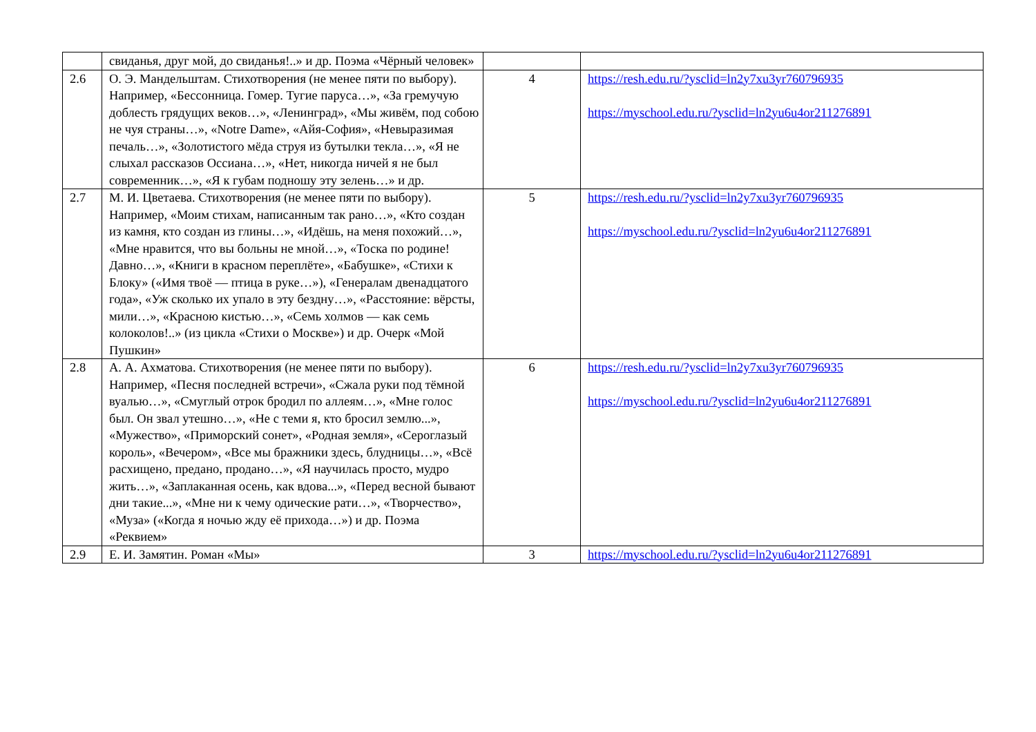| | свиданья, друг мой, до свиданья!..» и др. Поэма «Чёрный человек» | | |
| 2.6 | О. Э. Мандельштам. Стихотворения (не менее пяти по выбору). Например, «Бессонница. Гомер. Тугие паруса…», «За гремучую доблесть грядущих веков…», «Ленинград», «Мы живём, под собою не чуя страны…», «Notre Dame», «Айя-София», «Невыразимая печаль…», «Золотистого мёда струя из бутылки текла…», «Я не слыхал рассказов Оссиана…», «Нет, никогда ничей я не был современник…», «Я к губам подношу эту зелень…» и др. | 4 | https://resh.edu.ru/?ysclid=ln2y7xu3yr760796935 https://myschool.edu.ru/?ysclid=ln2yu6u4or211276891 |
| 2.7 | М. И. Цветаева. Стихотворения (не менее пяти по выбору). Например, «Моим стихам, написанным так рано…», «Кто создан из камня, кто создан из глины…», «Идёшь, на меня похожий…», «Мне нравится, что вы больны не мной…», «Тоска по родине! Давно…», «Книги в красном переплёте», «Бабушке», «Стихи к Блоку» («Имя твоё — птица в руке…»), «Генералам двенадцатого года», «Уж сколько их упало в эту бездну…», «Расстояние: вёрсты, мили…», «Красною кистью…», «Семь холмов — как семь колоколов!..» (из цикла «Стихи о Москве») и др. Очерк «Мой Пушкин» | 5 | https://resh.edu.ru/?ysclid=ln2y7xu3yr760796935 https://myschool.edu.ru/?ysclid=ln2yu6u4or211276891 |
| 2.8 | А. А. Ахматова. Стихотворения (не менее пяти по выбору). Например, «Песня последней встречи», «Сжала руки под тёмной вуалью…», «Смуглый отрок бродил по аллеям…», «Мне голос был. Он звал утешно…», «Не с теми я, кто бросил землю...», «Мужество», «Приморский сонет», «Родная земля», «Сероглазый король», «Вечером», «Все мы бражники здесь, блудницы…», «Всё расхищено, предано, продано…», «Я научилась просто, мудро жить…», «Заплаканная осень, как вдова...», «Перед весной бывают дни такие...», «Мне ни к чему одические рати…», «Творчество», «Муза» («Когда я ночью жду её прихода…») и др. Поэма «Реквием» | 6 | https://resh.edu.ru/?ysclid=ln2y7xu3yr760796935 https://myschool.edu.ru/?ysclid=ln2yu6u4or211276891 |
| 2.9 | Е. И. Замятин. Роман «Мы» | 3 | https://myschool.edu.ru/?ysclid=ln2yu6u4or211276891 |